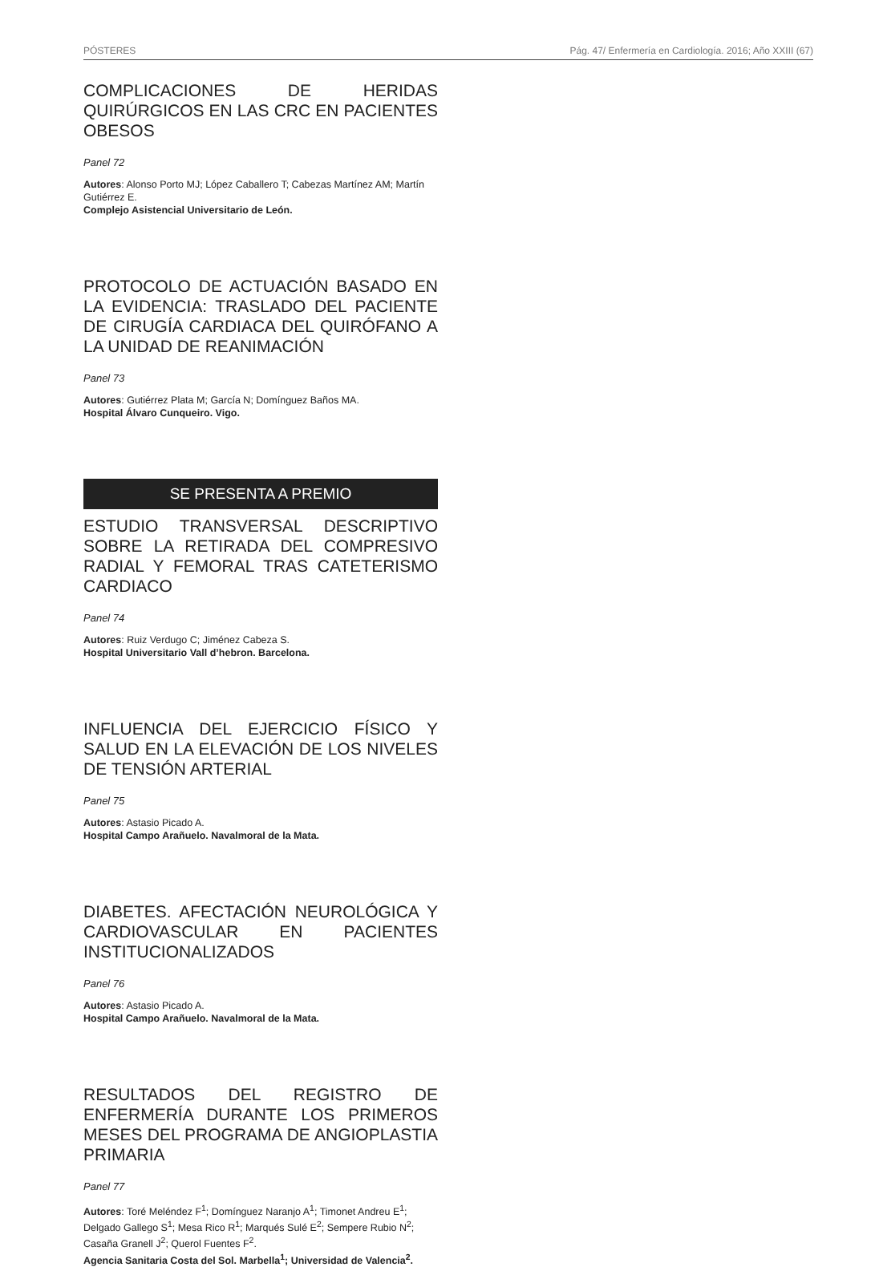PÓSTERES Pág. 47/ Enfermería en Cardiología. 2016; Año XXIII (67)
COMPLICACIONES DE HERIDAS QUIRÚRGICOS EN LAS CRC EN PACIENTES OBESOS
Panel 72
Autores: Alonso Porto MJ; López Caballero T; Cabezas Martínez AM; Martín Gutiérrez E.
Complejo Asistencial Universitario de León.
PROTOCOLO DE ACTUACIÓN BASADO EN LA EVIDENCIA: TRASLADO DEL PACIENTE DE CIRUGÍA CARDIACA DEL QUIRÓFANO A LA UNIDAD DE REANIMACIÓN
Panel 73
Autores: Gutiérrez Plata M; García N; Domínguez Baños MA.
Hospital Álvaro Cunqueiro. Vigo.
SE PRESENTA A PREMIO
ESTUDIO TRANSVERSAL DESCRIPTIVO SOBRE LA RETIRADA DEL COMPRESIVO RADIAL Y FEMORAL TRAS CATETERISMO CARDIACO
Panel 74
Autores: Ruiz Verdugo C; Jiménez Cabeza S.
Hospital Universitario Vall d’hebron. Barcelona.
INFLUENCIA DEL EJERCICIO FÍSICO Y SALUD EN LA ELEVACIÓN DE LOS NIVELES DE TENSIÓN ARTERIAL
Panel 75
Autores: Astasio Picado A.
Hospital Campo Arañuelo. Navalmoral de la Mata.
DIABETES. AFECTACIÓN NEUROLÓGICA Y CARDIOVASCULAR EN PACIENTES INSTITUCIONALIZADOS
Panel 76
Autores: Astasio Picado A.
Hospital Campo Arañuelo. Navalmoral de la Mata.
RESULTADOS DEL REGISTRO DE ENFERMERÍA DURANTE LOS PRIMEROS MESES DEL PROGRAMA DE ANGIOPLASTIA PRIMARIA
Panel 77
Autores: Toré Meléndez F<sup>1</sup>; Domínguez Naranjo A<sup>1</sup>; Timonet Andreu E<sup>1</sup>; Delgado Gallego S<sup>1</sup>; Mesa Rico R<sup>1</sup>; Marqués Sulé E<sup>2</sup>; Sempere Rubio N<sup>2</sup>; Casaña Granell J<sup>2</sup>; Querol Fuentes F<sup>2</sup>.
Agencia Sanitaria Costa del Sol. Marbella<sup>1</sup>; Universidad de Valencia<sup>2</sup>.